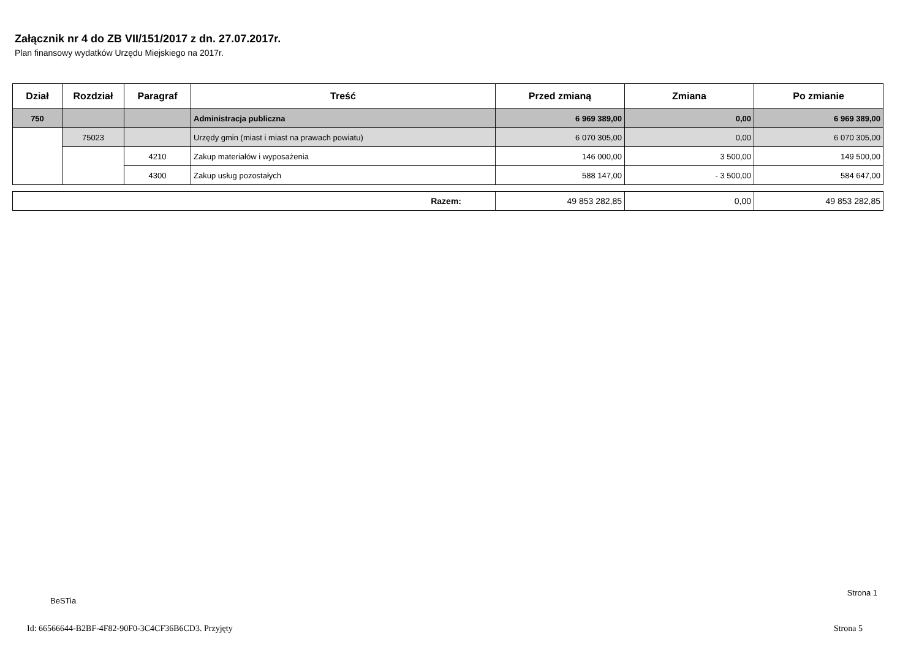Załącznik nr 4 do ZB VII/151/2017 z dn. 27.07.2017r.
Plan finansowy wydatków Urzędu Miejskiego na 2017r.
| Dział | Rozdział | Paragraf | Treść | Przed zmianą | Zmiana | Po zmianie |
| --- | --- | --- | --- | --- | --- | --- |
| 750 | | | Administracja publiczna | 6 969 389,00 | 0,00 | 6 969 389,00 |
| | 75023 | | Urzędy gmin (miast i miast na prawach powiatu) | 6 070 305,00 | 0,00 | 6 070 305,00 |
| | | 4210 | Zakup materiałów i wyposażenia | 146 000,00 | 3 500,00 | 149 500,00 |
| | | 4300 | Zakup usług pozostałych | 588 147,00 | - 3 500,00 | 584 647,00 |
| Razem: | 49 853 282,85 | 0,00 | 49 853 282,85 |
Strona 1
BeSTia
Id: 66566644-B2BF-4F82-90F0-3C4CF36B6CD3. Przyjęty Strona 5